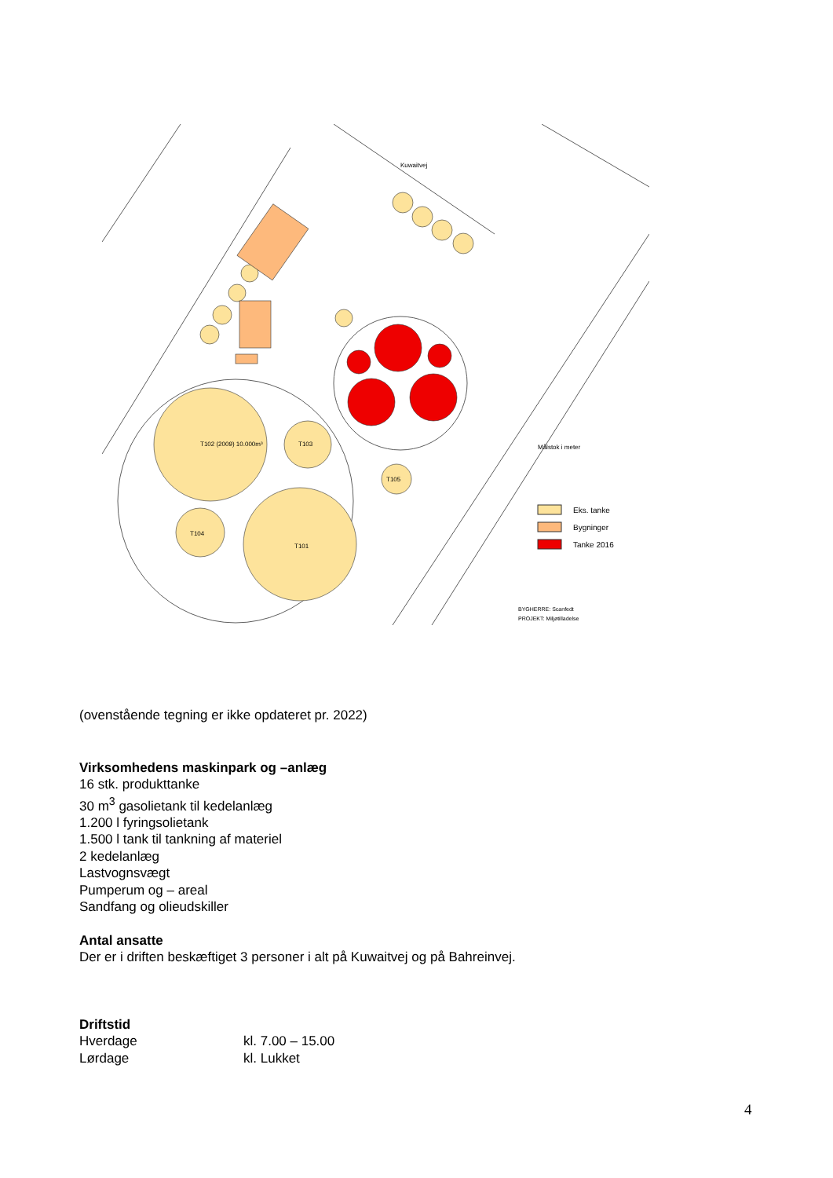Kuwaitvej
T102 (2009) 10.000m³
T103
T101
T104
T105
Målstok i meter
Eks. tanke
Bygninger
Tanke 2016
BYGHERRE: Scanfedt
PROJEKT: Miljøtilladelse
(ovenstående tegning er ikke opdateret pr. 2022)
Virksomhedens maskinpark og –anlæg
16 stk. produkttanke
30 m<sup>3</sup> gasolietank til kedelanlæg
1.200 l fyringsolietank
1.500 l tank til tankning af materiel
2 kedelanlæg
Lastvognsvægt
Pumperum og – areal
Sandfang og olieudskiller
Antal ansatte
Der er i driften beskæftiget 3 personer i alt på Kuwaitvej og på Bahreinvej.
Driftstid
Hverdage kl. 7.00 – 15.00
Lørdage kl. Lukket
4